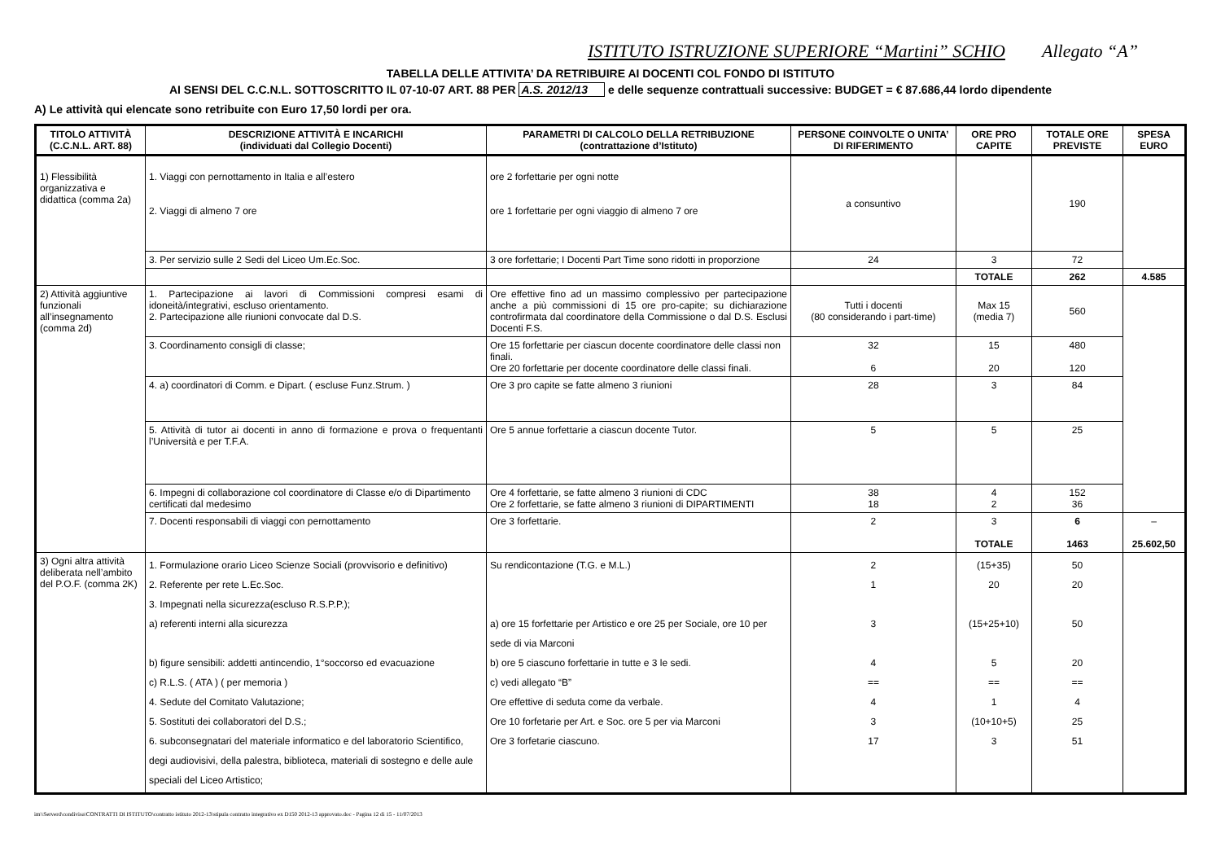ISTITUTO ISTRUZIONE SUPERIORE “Martini” SCHIO Allegato “A”
TABELLA DELLE ATTIVITA’ DA RETRIBUIRE AI DOCENTI COL FONDO DI ISTITUTO
AI SENSI DEL C.C.N.L. SOTTOSCRITTO IL 07-10-07 ART. 88 PER A.S. 2012/13 e delle sequenze contrattuali successive: BUDGET = € 87.686,44 lordo dipendente
A) Le attività qui elencate sono retribuite con Euro 17,50 lordi per ora.
| TITOLO ATTIVITÀ (C.C.N.L. ART. 88) | DESCRIZIONE ATTIVITÀ E INCARICHI (individuati dal Collegio Docenti) | PARAMETRI DI CALCOLO DELLA RETRIBUZIONE (contrattazione d’Istituto) | PERSONE COINVOLTE O UNITA’ DI RIFERIMENTO | ORE PRO CAPITE | TOTALE ORE PREVISTE | SPESA EURO |
| --- | --- | --- | --- | --- | --- | --- |
| 1) Flessibilità organizzativa e didattica (comma 2a) | 1. Viaggi con pernottamento in Italia e all’estero 2. Viaggi di almeno 7 ore | ore 2 forfettarie per ogni notte ore 1 forfettarie per ogni viaggio di almeno 7 ore | a consuntivo | | 190 | |
| | 3. Per servizio sulle 2 Sedi del Liceo Um.Ec.Soc. | 3 ore forfettarie; I Docenti Part Time sono ridotti in proporzione | 24 | 3 | 72 | |
| | | | | TOTALE | 262 | 4.585 |
| 2) Attività aggiuntive funzionali all’insegnamento (comma 2d) | 1. Partecipazione ai lavori di Commissioni compresi esami di idoneità/integrativi, escluso orientamento. 2. Partecipazione alle riunioni convocate dal D.S. | Ore effettive fino ad un massimo complessivo per partecipazione anche a più commissioni di 15 ore pro-capite; su dichiarazione controfirmata dal coordinatore della Commissione o dal D.S. Esclusi Docenti F.S. | Tutti i docenti (80 considerando i part-time) | Max 15 (media 7) | 560 | |
| | 3. Coordinamento consigli di classe; | Ore 15 forfettarie per ciascun docente coordinatore delle classi non finali. Ore 20 forfettarie per docente coordinatore delle classi finali. | 32 6 | 15 20 | 480 120 | |
| | 4. a) coordinatori di Comm. e Dipart. ( escluse Funz.Strum. ) | Ore 3 pro capite se fatte almeno 3 riunioni | 28 | 3 | 84 | |
| | 5. Attività di tutor ai docenti in anno di formazione e prova o frequentanti l’Università e per T.F.A. | Ore 5 annue forfettarie a ciascun docente Tutor. | 5 | 5 | 25 | |
| | 6. Impegni di collaborazione col coordinatore di Classe e/o di Dipartimento certificati dal medesimo | Ore 4 forfettarie, se fatte almeno 3 riunioni di CDC Ore 2 forfettarie, se fatte almeno 3 riunioni di DIPARTIMENTI | 38 18 | 4 2 | 152 36 | |
| | 7. Docenti responsabili di viaggi con pernottamento | Ore 3 forfettarie. | 2 | 3 TOTALE | 6 1463 | – 25.602,50 |
| 3) Ogni altra attività deliberata nell’ambito del P.O.F. (comma 2K) | 1. Formulazione orario Liceo Scienze Sociali (provvisorio e definitivo) 2. Referente per rete L.Ec.Soc. 3. Impegnati nella sicurezza(escluso R.S.P.P.); a) referenti interni alla sicurezza b) figure sensibili: addetti antincendio, 1°soccorso ed evacuazione c) R.L.S. ( ATA ) ( per memoria ) 4. Sedute del Comitato Valutazione; 5. Sostituti dei collaboratori del D.S.; 6. subconsegnatari del materiale informatico e del laboratorio Scientifico, degi audiovisivi, della palestra, biblioteca, materiali di sostegno e delle aule speciali del Liceo Artistico; | Su rendicontazione (T.G. e M.L.) a) ore 15 forfettarie per Artistico e ore 25 per Sociale, ore 10 per sede di via Marconi b) ore 5 ciascuno forfettarie in tutte e 3 le sedi. c) vedi allegato “B” Ore effettive di seduta come da verbale. Ore 10 forfetarie per Art. e Soc. ore 5 per via Marconi Ore 3 forfetarie ciascuno. | 2 1 3 4 == 4 3 17 | (15+35) 20 (15+25+10) 5 == 1 (10+10+5) 3 | 50 20 50 20 == 4 25 51 | |
im\\Serverd\condivisa\CONTRATTI DI ISTITUTO\contratto istituto 2012-13\stipula contratto integrativo ex D150 2012-13 approvato.doc - Pagina 12 di 15 - 11/07/2013